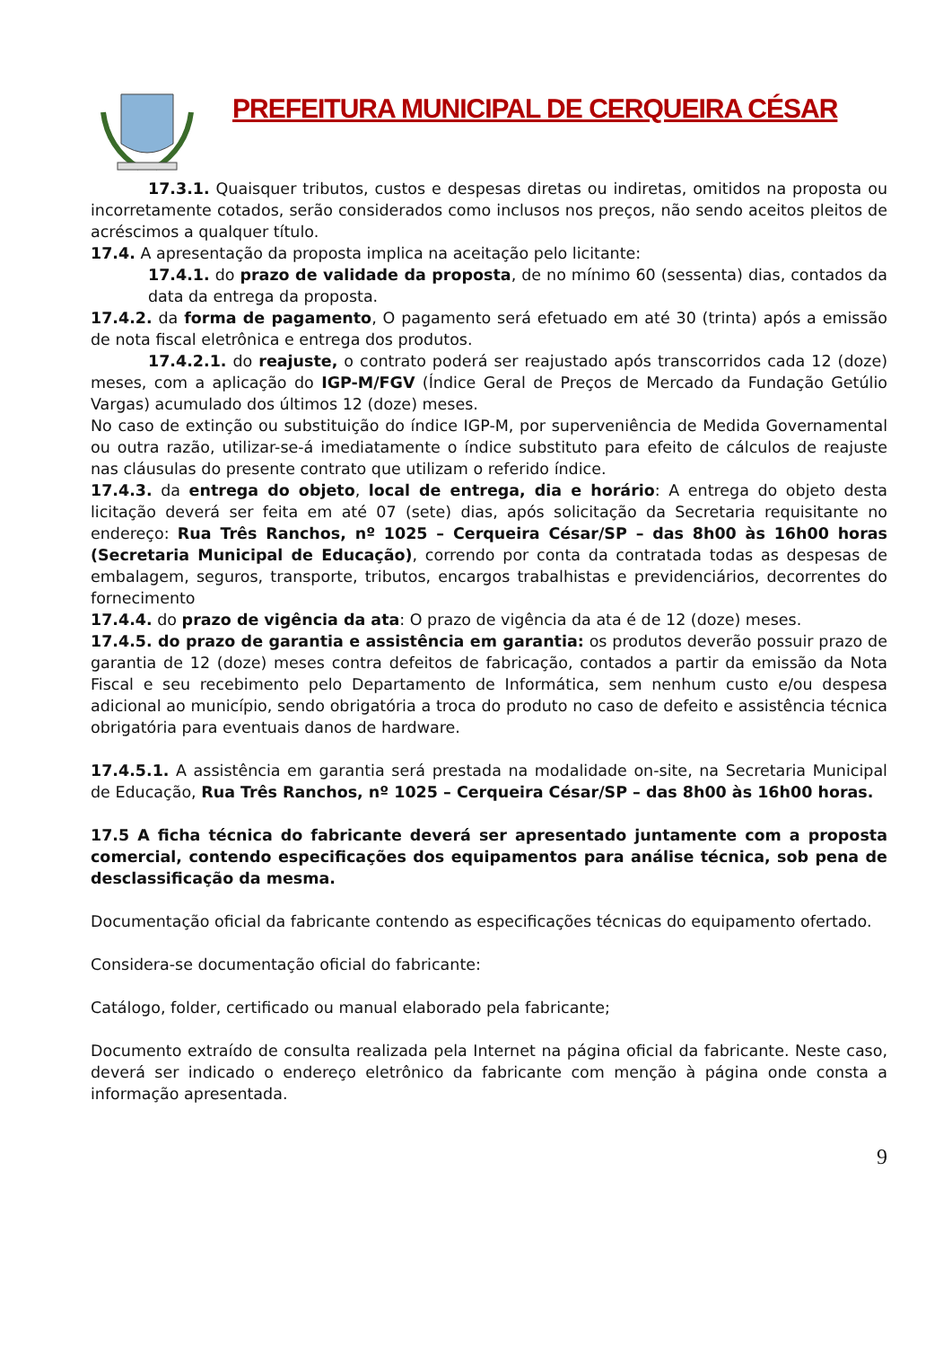PREFEITURA MUNICIPAL DE CERQUEIRA CÉSAR
17.3.1. Quaisquer tributos, custos e despesas diretas ou indiretas, omitidos na proposta ou incorretamente cotados, serão considerados como inclusos nos preços, não sendo aceitos pleitos de acréscimos a qualquer título.
17.4. A apresentação da proposta implica na aceitação pelo licitante:
17.4.1. do prazo de validade da proposta, de no mínimo 60 (sessenta) dias, contados da data da entrega da proposta.
17.4.2. da forma de pagamento, O pagamento será efetuado em até 30 (trinta) após a emissão de nota fiscal eletrônica e entrega dos produtos.
17.4.2.1. do reajuste, o contrato poderá ser reajustado após transcorridos cada 12 (doze) meses, com a aplicação do IGP-M/FGV (Índice Geral de Preços de Mercado da Fundação Getúlio Vargas) acumulado dos últimos 12 (doze) meses.
No caso de extinção ou substituição do índice IGP-M, por superveniência de Medida Governamental ou outra razão, utilizar-se-á imediatamente o índice substituto para efeito de cálculos de reajuste nas cláusulas do presente contrato que utilizam o referido índice.
17.4.3. da entrega do objeto, local de entrega, dia e horário: A entrega do objeto desta licitação deverá ser feita em até 07 (sete) dias, após solicitação da Secretaria requisitante no endereço: Rua Três Ranchos, nº 1025 – Cerqueira César/SP – das 8h00 às 16h00 horas (Secretaria Municipal de Educação), correndo por conta da contratada todas as despesas de embalagem, seguros, transporte, tributos, encargos trabalhistas e previdenciários, decorrentes do fornecimento
17.4.4. do prazo de vigência da ata: O prazo de vigência da ata é de 12 (doze) meses.
17.4.5. do prazo de garantia e assistência em garantia: os produtos deverão possuir prazo de garantia de 12 (doze) meses contra defeitos de fabricação, contados a partir da emissão da Nota Fiscal e seu recebimento pelo Departamento de Informática, sem nenhum custo e/ou despesa adicional ao município, sendo obrigatória a troca do produto no caso de defeito e assistência técnica obrigatória para eventuais danos de hardware.
17.4.5.1. A assistência em garantia será prestada na modalidade on-site, na Secretaria Municipal de Educação, Rua Três Ranchos, nº 1025 – Cerqueira César/SP – das 8h00 às 16h00 horas.
17.5 A ficha técnica do fabricante deverá ser apresentado juntamente com a proposta comercial, contendo especificações dos equipamentos para análise técnica, sob pena de desclassificação da mesma.
Documentação oficial da fabricante contendo as especificações técnicas do equipamento ofertado.
Considera-se documentação oficial do fabricante:
Catálogo, folder, certificado ou manual elaborado pela fabricante;
Documento extraído de consulta realizada pela Internet na página oficial da fabricante. Neste caso, deverá ser indicado o endereço eletrônico da fabricante com menção à página onde consta a informação apresentada.
9